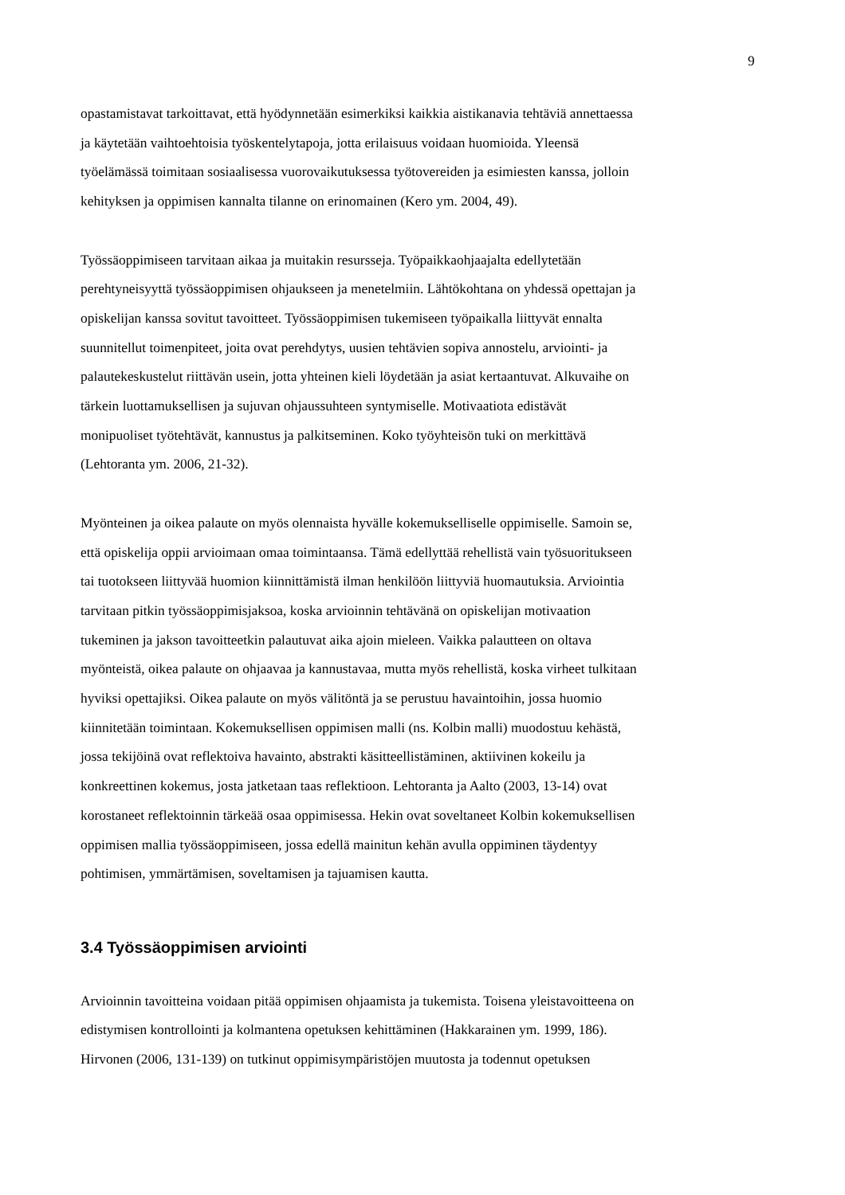9
opastamistavat tarkoittavat, että hyödynnetään esimerkiksi kaikkia aistikanavia tehtäviä annettaessa ja käytetään vaihtoehtoisia työskentelytapoja, jotta erilaisuus voidaan huomioida. Yleensä työelämässä toimitaan sosiaalisessa vuorovaikutuksessa työtovereiden ja esimiesten kanssa, jolloin kehityksen ja oppimisen kannalta tilanne on erinomainen (Kero ym. 2004, 49).
Työssäoppimiseen tarvitaan aikaa ja muitakin resursseja. Työpaikkaohjaajalta edellytetään perehtyneisyyttä työssäoppimisen ohjaukseen ja menetelmiin. Lähtökohtana on yhdessä opettajan ja opiskelijan kanssa sovitut tavoitteet. Työssäoppimisen tukemiseen työpaikalla liittyvät ennalta suunnitellut toimenpiteet, joita ovat perehdytys, uusien tehtävien sopiva annostelu, arviointi- ja palautekeskustelut riittävän usein, jotta yhteinen kieli löydetään ja asiat kertaantuvat. Alkuvaihe on tärkein luottamuksellisen ja sujuvan ohjaussuhteen syntymiselle. Motivaatiota edistävät monipuoliset työtehtävät, kannustus ja palkitseminen. Koko työyhteisön tuki on merkittävä (Lehtoranta ym. 2006, 21-32).
Myönteinen ja oikea palaute on myös olennaista hyvälle kokemukselliselle oppimiselle. Samoin se, että opiskelija oppii arvioimaan omaa toimintaansa. Tämä edellyttää rehellistä vain työsuoritukseen tai tuotokseen liittyvää huomion kiinnittämistä ilman henkilöön liittyviä huomautuksia. Arviointia tarvitaan pitkin työssäoppimisjaksoa, koska arvioinnin tehtävänä on opiskelijan motivaation tukeminen ja jakson tavoitteetkin palautuvat aika ajoin mieleen. Vaikka palautteen on oltava myönteistä, oikea palaute on ohjaavaa ja kannustavaa, mutta myös rehellistä, koska virheet tulkitaan hyviksi opettajiksi. Oikea palaute on myös välitöntä ja se perustuu havaintoihin, jossa huomio kiinnitetään toimintaan. Kokemuksellisen oppimisen malli (ns. Kolbin malli) muodostuu kehästä, jossa tekijöinä ovat reflektoiva havainto, abstrakti käsitteellistäminen, aktiivinen kokeilu ja konkreettinen kokemus, josta jatketaan taas reflektioon. Lehtoranta ja Aalto (2003, 13-14) ovat korostaneet reflektoinnin tärkeää osaa oppimisessa. Hekin ovat soveltaneet Kolbin kokemuksellisen oppimisen mallia työssäoppimiseen, jossa edellä mainitun kehän avulla oppiminen täydentyy pohtimisen, ymmärtämisen, soveltamisen ja tajuamisen kautta.
3.4 Työssäoppimisen arviointi
Arvioinnin tavoitteina voidaan pitää oppimisen ohjaamista ja tukemista. Toisena yleistavoitteena on edistymisen kontrollointi ja kolmantena opetuksen kehittäminen (Hakkarainen ym. 1999, 186). Hirvonen (2006, 131-139) on tutkinut oppimisympäristöjen muutosta ja todennut opetuksen